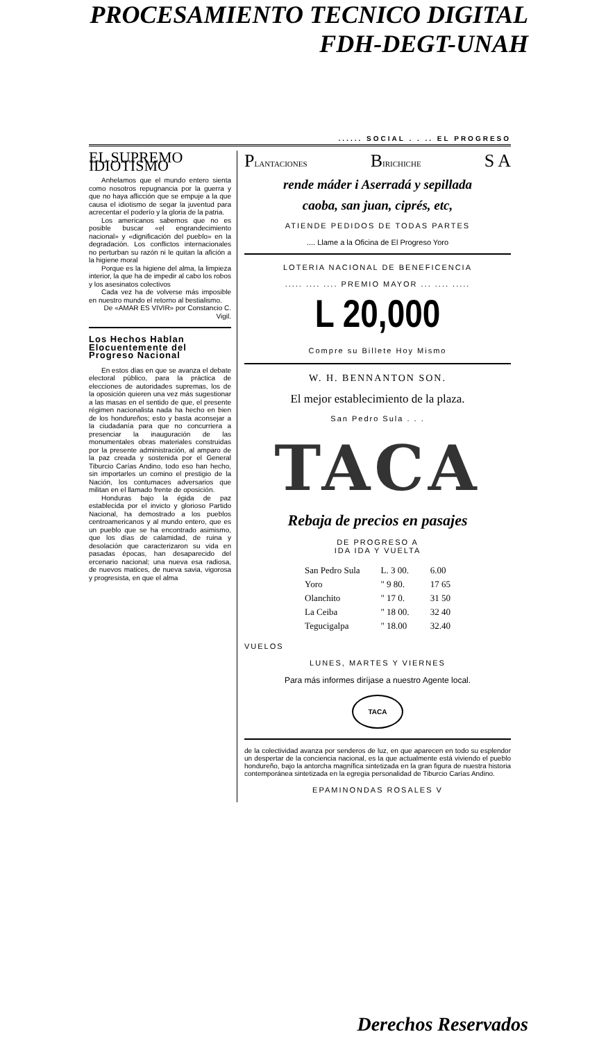PROCESAMIENTO TECNICO DIGITAL
FDH-DEGT-UNAH
...... SOCIAL . . .. EL PROGRESO
EL SUPREMO IDIOTISMO
Anhelamos que el mundo entero sienta como nosotros repugnancia por la guerra y que no haya aflicción que se empuje a la que causa el idiotismo de segar la juventud para acrecentar el poderío y la gloria de la patria.
Los americanos sabemos que no es posible buscar «el engrandecimiento nacional» y «dignificación del pueblo» en la degradación. Los conflictos internacionales no perturban su razón ni le quitan la afición a la higiene moral
Porque es la higiene del alma, la limpieza interior, la que ha de impedir al cabo los robos y los asesinatos colectivos
Cada vez ha de volverse más imposible en nuestro mundo el retorno al bestialismo.
De «AMAR ES VIVIR» por Constancio C. Vigil.
Los Hechos Hablan Elocuentemente del Progreso Nacional
En estos días en que se avanza el debate electoral público, para la práctica de elecciones de autoridades supremas, los de la oposición quieren una vez más sugestionar a las masas en el sentido de que, el presente régimen nacionalista nada ha hecho en bien de los hondureños; esto y basta aconsejar a la ciudadanía para que no concurriera a presenciar la inauguración de las monumentales obras materiales construidas por la presente administración, al amparo de la paz creada y sostenida por el General Tiburcio Carías Andino, todo eso han hecho, sin importarles un comino el prestigio de la Nación, los contumaces adversarios que militan en el llamado frente de oposición.
Honduras bajo la égida de paz establecida por el invicto y glorioso Partido Nacional, ha demostrado a los pueblos centroamericanos y al mundo entero, que es un pueblo que se ha encontrado asimismo, que los días de calamidad, de ruina y desolación que caracterizaron su vida en pasadas épocas, han desaparecido del ercenario nacional; una nueva esa radiosa, de nuevos matices, de nueva savia, vigorosa y progresista, en que el alma
PLANTACIONES BIRICHICHE S A
rende máder i Aserradá y sepillada
caoba, san juan, ciprés, etc,
ATIENDE PEDIDOS DE TODAS PARTES
.... Llame a la Oficina de El Progreso Yoro
LOTERIA NACIONAL DE BENEFICENCIA
..... .... .... PREMIO MAYOR ... .... .....
L 20,000
Compre su Billete Hoy Mismo
W. H. BENNANTON SON.
El mejor establecimiento de la plaza.
San Pedro Sula . . .
TACA
Rebaja de precios en pasajes
DE PROGRESO A
IDA IDA Y VUELTA
| San Pedro Sula | L. 3 00. | 6.00 |
| Yoro | " 9 80. | 17 65 |
| Olanchito | " 17 0. | 31 50 |
| La Ceiba | " 18 00. | 32 40 |
| Tegucigalpa | " 18.00 | 32.40 |
VUELOS
LUNES, MARTES Y VIERNES
Para más informes diríjase a nuestro Agente local.
TACA
de la colectividad avanza por senderos de luz, en que aparecen en todo su esplendor un despertar de la conciencia nacional, es la que actualmente está viviendo el pueblo hondureño, bajo la antorcha magnífica sintetizada en la gran figura de nuestra historia contemporánea sintetizada en la egregia personalidad de Tiburcio Carías Andino.
EPAMINONDAS ROSALES V
Derechos Reservados